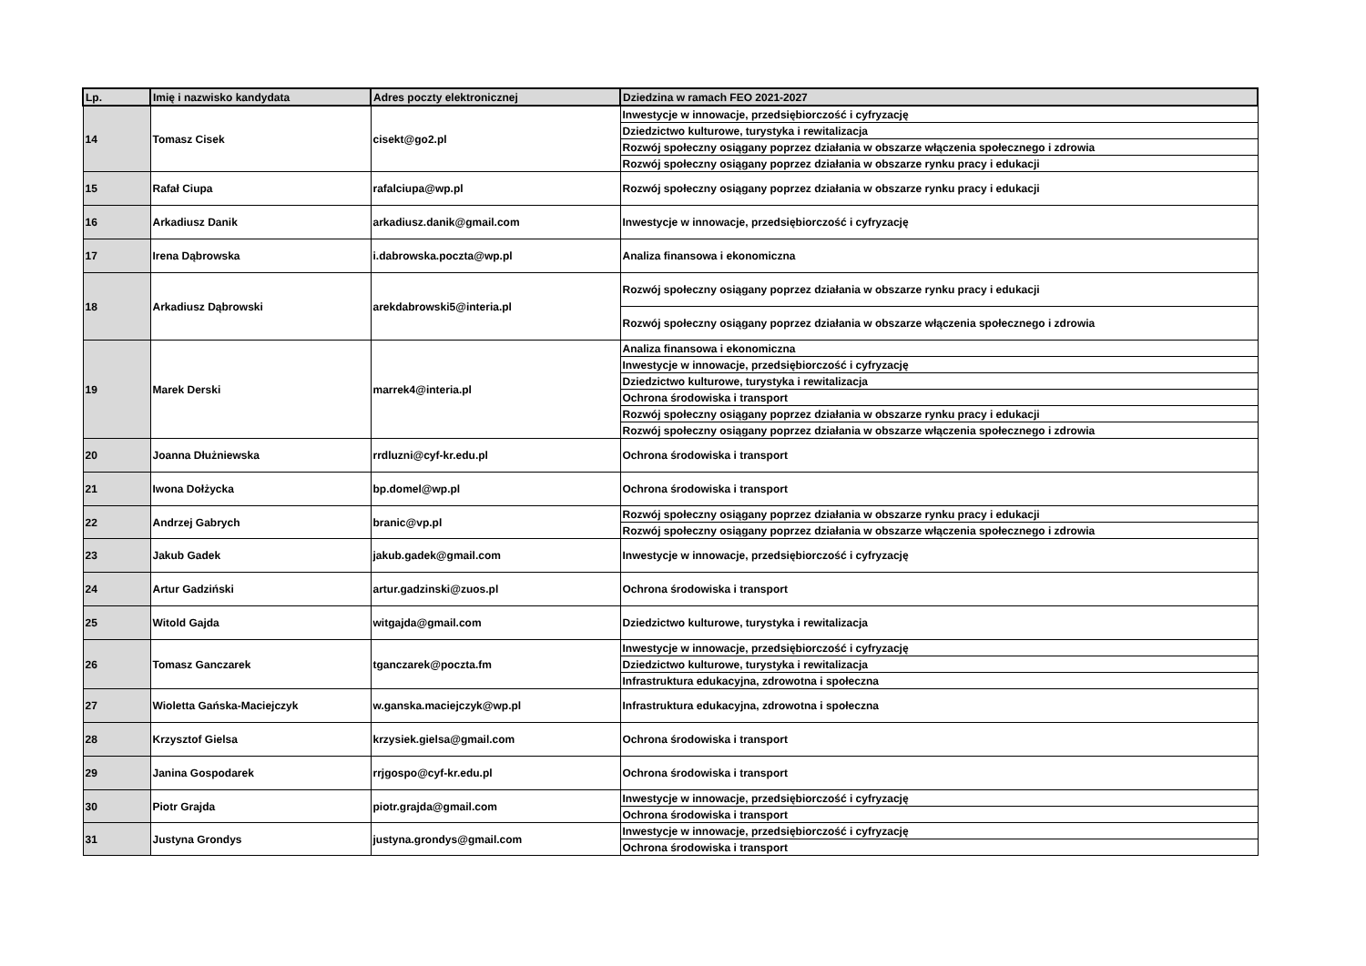| Lp. | Imię i nazwisko kandydata | Adres poczty elektronicznej | Dziedzina w ramach FEO 2021-2027 |
| --- | --- | --- | --- |
| 14 | Tomasz Cisek | cisekt@go2.pl | Inwestycje w innowacje, przedsiębiorczość i cyfryzację |
| | | | Dziedzictwo kulturowe, turystyka i rewitalizacja |
| | | | Rozwój społeczny osiągany poprzez działania w obszarze włączenia społecznego i zdrowia |
| | | | Rozwój społeczny osiągany poprzez działania w obszarze rynku pracy i edukacji |
| 15 | Rafał Ciupa | rafalciupa@wp.pl | Rozwój społeczny osiągany poprzez działania w obszarze rynku pracy i edukacji |
| 16 | Arkadiusz Danik | arkadiusz.danik@gmail.com | Inwestycje w innowacje, przedsiębiorczość i cyfryzację |
| 17 | Irena Dąbrowska | i.dabrowska.poczta@wp.pl | Analiza finansowa i ekonomiczna |
| 18 | Arkadiusz Dąbrowski | arekdabrowski5@interia.pl | Rozwój społeczny osiągany poprzez działania w obszarze rynku pracy i edukacji |
| | | | Rozwój społeczny osiągany poprzez działania w obszarze włączenia społecznego i zdrowia |
| 19 | Marek Derski | marrek4@interia.pl | Analiza finansowa i ekonomiczna |
| | | | Inwestycje w innowacje, przedsiębiorczość i cyfryzację |
| | | | Dziedzictwo kulturowe, turystyka i rewitalizacja |
| | | | Ochrona środowiska i transport |
| | | | Rozwój społeczny osiągany poprzez działania w obszarze rynku pracy i edukacji |
| | | | Rozwój społeczny osiągany poprzez działania w obszarze włączenia społecznego i zdrowia |
| 20 | Joanna Dłużniewska | rrdluzni@cyf-kr.edu.pl | Ochrona środowiska i transport |
| 21 | Iwona Dołżycka | bp.domel@wp.pl | Ochrona środowiska i transport |
| 22 | Andrzej Gabrych | branic@vp.pl | Rozwój społeczny osiągany poprzez działania w obszarze rynku pracy i edukacji |
| | | | Rozwój społeczny osiągany poprzez działania w obszarze włączenia społecznego i zdrowia |
| 23 | Jakub Gadek | jakub.gadek@gmail.com | Inwestycje w innowacje, przedsiębiorczość i cyfryzację |
| 24 | Artur Gadziński | artur.gadzinski@zuos.pl | Ochrona środowiska i transport |
| 25 | Witold Gajda | witgajda@gmail.com | Dziedzictwo kulturowe, turystyka i rewitalizacja |
| 26 | Tomasz Ganczarek | tganczarek@poczta.fm | Inwestycje w innowacje, przedsiębiorczość i cyfryzację |
| | | | Dziedzictwo kulturowe, turystyka i rewitalizacja |
| | | | Infrastruktura edukacyjna, zdrowotna i społeczna |
| 27 | Wioletta Gańska-Maciejczyk | w.ganska.maciejczyk@wp.pl | Infrastruktura edukacyjna, zdrowotna i społeczna |
| 28 | Krzysztof Gielsa | krzysiek.gielsa@gmail.com | Ochrona środowiska i transport |
| 29 | Janina Gospodarek | rrjgospo@cyf-kr.edu.pl | Ochrona środowiska i transport |
| 30 | Piotr Grajda | piotr.grajda@gmail.com | Inwestycje w innowacje, przedsiębiorczość i cyfryzację |
| | | | Ochrona środowiska i transport |
| 31 | Justyna Grondys | justyna.grondys@gmail.com | Inwestycje w innowacje, przedsiębiorczość i cyfryzację |
| | | | Ochrona środowiska i transport |